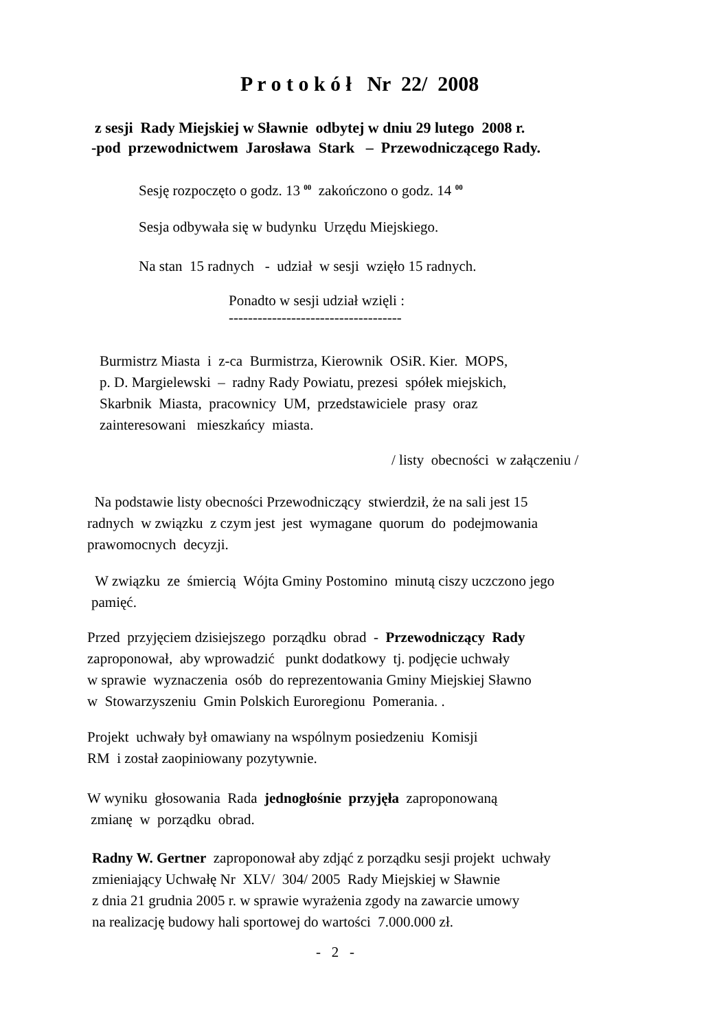P r o t o k ó ł Nr 22/ 2008
z sesji Rady Miejskiej w Sławnie odbytej w dniu 29 lutego 2008 r.
-pod przewodnictwem Jarosława Stark – Przewodniczącego Rady.
Sesję rozpoczęto o godz. 13 <sup>00</sup> zakończono o godz. 14 <sup>00</sup>
Sesja odbywała się w budynku Urzędu Miejskiego.
Na stan 15 radnych - udział w sesji wzięło 15 radnych.
Ponadto w sesji udział wzięli :
------------------------------------
Burmistrz Miasta i z-ca Burmistrza, Kierownik OSiR. Kier. MOPS,
p. D. Margielewski – radny Rady Powiatu, prezesi spółek miejskich,
Skarbnik Miasta, pracownicy UM, przedstawiciele prasy oraz
zainteresowani mieszkańcy miasta.
/ listy obecności w załączeniu /
Na podstawie listy obecności Przewodniczący stwierdził, że na sali jest 15
radnych w związku z czym jest jest wymagane quorum do podejmowania
prawomocnych decyzji.
W związku ze śmiercią Wójta Gminy Postomino minutą ciszy uczczono jego
pamięć.
Przed przyjęciem dzisiejszego porządku obrad - Przewodniczący Rady
zaproponował, aby wprowadzić punkt dodatkowy tj. podjęcie uchwały
w sprawie wyznaczenia osób do reprezentowania Gminy Miejskiej Sławno
w Stowarzyszeniu Gmin Polskich Euroregionu Pomerania. .
Projekt uchwały był omawiany na wspólnym posiedzeniu Komisji
RM i został zaopiniowany pozytywnie.
W wyniku głosowania Rada jednogłośnie przyjęła zaproponowaną
zmianę w porządku obrad.
Radny W. Gertner zaproponował aby zdjąć z porządku sesji projekt uchwały
zmieniający Uchwałę Nr XLV/ 304/ 2005 Rady Miejskiej w Sławnie
z dnia 21 grudnia 2005 r. w sprawie wyrażenia zgody na zawarcie umowy
na realizację budowy hali sportowej do wartości 7.000.000 zł.
- 2 -